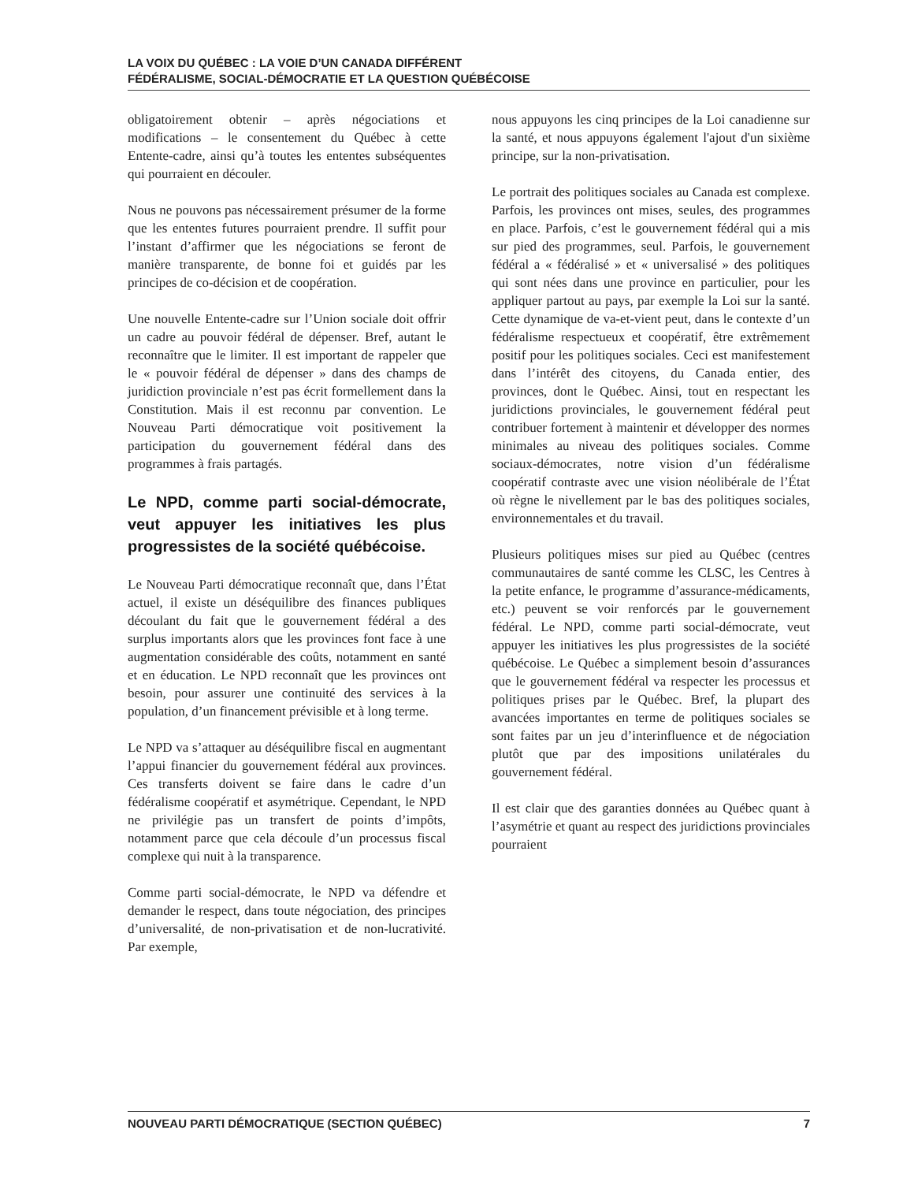LA VOIX DU QUÉBEC : LA VOIE D’UN CANADA DIFFÉRENT
FÉDÉRALISME, SOCIAL-DÉMOCRATIE ET LA QUESTION QUÉBÉCOISE
obligatoirement obtenir – après négociations et modifications – le consentement du Québec à cette Entente-cadre, ainsi qu’à toutes les ententes subséquentes qui pourraient en découler.
Nous ne pouvons pas nécessairement présumer de la forme que les ententes futures pourraient prendre. Il suffit pour l’instant d’affirmer que les négociations se feront de manière transparente, de bonne foi et guidés par les principes de co-décision et de coopération.
Une nouvelle Entente-cadre sur l’Union sociale doit offrir un cadre au pouvoir fédéral de dépenser. Bref, autant le reconnaître que le limiter. Il est important de rappeler que le « pouvoir fédéral de dépenser » dans des champs de juridiction provinciale n’est pas écrit formellement dans la Constitution. Mais il est reconnu par convention. Le Nouveau Parti démocratique voit positivement la participation du gouvernement fédéral dans des programmes à frais partagés.
Le NPD, comme parti social-démocrate, veut appuyer les initiatives les plus progressistes de la société québécoise.
Le Nouveau Parti démocratique reconnaît que, dans l’État actuel, il existe un déséquilibre des finances publiques découlant du fait que le gouvernement fédéral a des surplus importants alors que les provinces font face à une augmentation considérable des coûts, notamment en santé et en éducation. Le NPD reconnaît que les provinces ont besoin, pour assurer une continuité des services à la population, d’un financement prévisible et à long terme.
Le NPD va s’attaquer au déséquilibre fiscal en augmentant l’appui financier du gouvernement fédéral aux provinces. Ces transferts doivent se faire dans le cadre d’un fédéralisme coopératif et asymétrique. Cependant, le NPD ne privilégie pas un transfert de points d’impôts, notamment parce que cela découle d’un processus fiscal complexe qui nuit à la transparence.
Comme parti social-démocrate, le NPD va défendre et demander le respect, dans toute négociation, des principes d’universalité, de non-privatisation et de non-lucrativité. Par exemple,
nous appuyons les cinq principes de la Loi canadienne sur la santé, et nous appuyons également l'ajout d'un sixième principe, sur la non-privatisation.
Le portrait des politiques sociales au Canada est complexe. Parfois, les provinces ont mises, seules, des programmes en place. Parfois, c’est le gouvernement fédéral qui a mis sur pied des programmes, seul. Parfois, le gouvernement fédéral a « fédéralisé » et « universalisé » des politiques qui sont nées dans une province en particulier, pour les appliquer partout au pays, par exemple la Loi sur la santé. Cette dynamique de va-et-vient peut, dans le contexte d’un fédéralisme respectueux et coopératif, être extrêmement positif pour les politiques sociales. Ceci est manifestement dans l’intérêt des citoyens, du Canada entier, des provinces, dont le Québec. Ainsi, tout en respectant les juridictions provinciales, le gouvernement fédéral peut contribuer fortement à maintenir et développer des normes minimales au niveau des politiques sociales. Comme sociaux-démocrates, notre vision d’un fédéralisme coopératif contraste avec une vision néolibérale de l’État où règne le nivellement par le bas des politiques sociales, environnementales et du travail.
Plusieurs politiques mises sur pied au Québec (centres communautaires de santé comme les CLSC, les Centres à la petite enfance, le programme d’assurance-médicaments, etc.) peuvent se voir renforcés par le gouvernement fédéral. Le NPD, comme parti social-démocrate, veut appuyer les initiatives les plus progressistes de la société québécoise. Le Québec a simplement besoin d’assurances que le gouvernement fédéral va respecter les processus et politiques prises par le Québec. Bref, la plupart des avancées importantes en terme de politiques sociales se sont faites par un jeu d’interinfluence et de négociation plutôt que par des impositions unilatérales du gouvernement fédéral.
Il est clair que des garanties données au Québec quant à l’asymétrie et quant au respect des juridictions provinciales pourraient
NOUVEAU PARTI DÉMOCRATIQUE (SECTION QUÉBEC) 7